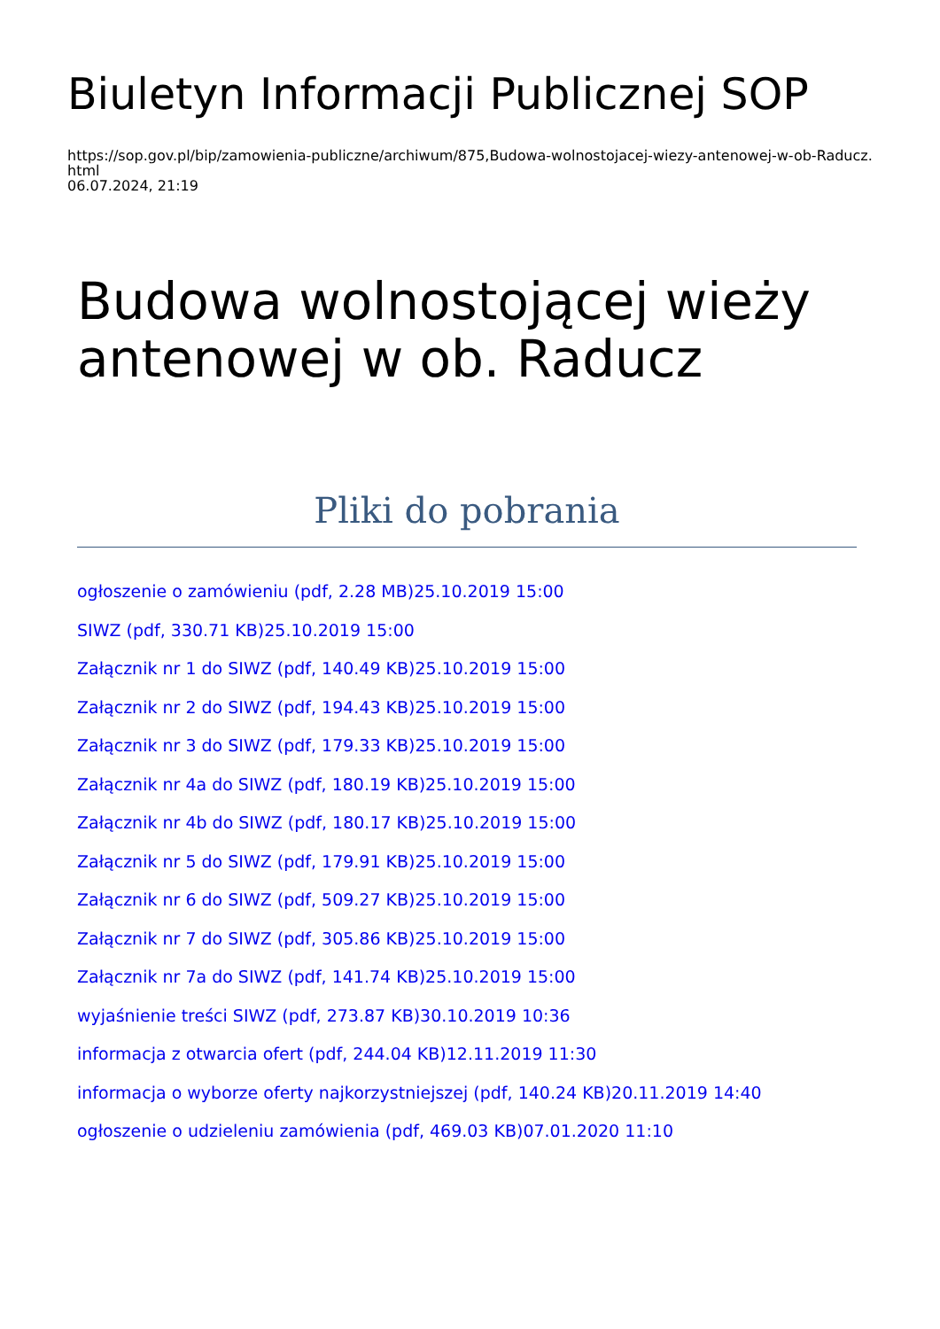Biuletyn Informacji Publicznej SOP
https://sop.gov.pl/bip/zamowienia-publiczne/archiwum/875,Budowa-wolnostojacej-wiezy-antenowej-w-ob-Raducz.
html
06.07.2024, 21:19
Budowa wolnostojącej wieży antenowej w ob. Raducz
Pliki do pobrania
ogłoszenie o zamówieniu (pdf, 2.28 MB)25.10.2019 15:00
SIWZ (pdf, 330.71 KB)25.10.2019 15:00
Załącznik nr 1 do SIWZ (pdf, 140.49 KB)25.10.2019 15:00
Załącznik nr 2 do SIWZ (pdf, 194.43 KB)25.10.2019 15:00
Załącznik nr 3 do SIWZ (pdf, 179.33 KB)25.10.2019 15:00
Załącznik nr 4a do SIWZ (pdf, 180.19 KB)25.10.2019 15:00
Załącznik nr 4b do SIWZ (pdf, 180.17 KB)25.10.2019 15:00
Załącznik nr 5 do SIWZ (pdf, 179.91 KB)25.10.2019 15:00
Załącznik nr 6 do SIWZ (pdf, 509.27 KB)25.10.2019 15:00
Załącznik nr 7 do SIWZ (pdf, 305.86 KB)25.10.2019 15:00
Załącznik nr 7a do SIWZ (pdf, 141.74 KB)25.10.2019 15:00
wyjaśnienie treści SIWZ (pdf, 273.87 KB)30.10.2019 10:36
informacja z otwarcia ofert (pdf, 244.04 KB)12.11.2019 11:30
informacja o wyborze oferty najkorzystniejszej (pdf, 140.24 KB)20.11.2019 14:40
ogłoszenie o udzieleniu zamówienia (pdf, 469.03 KB)07.01.2020 11:10